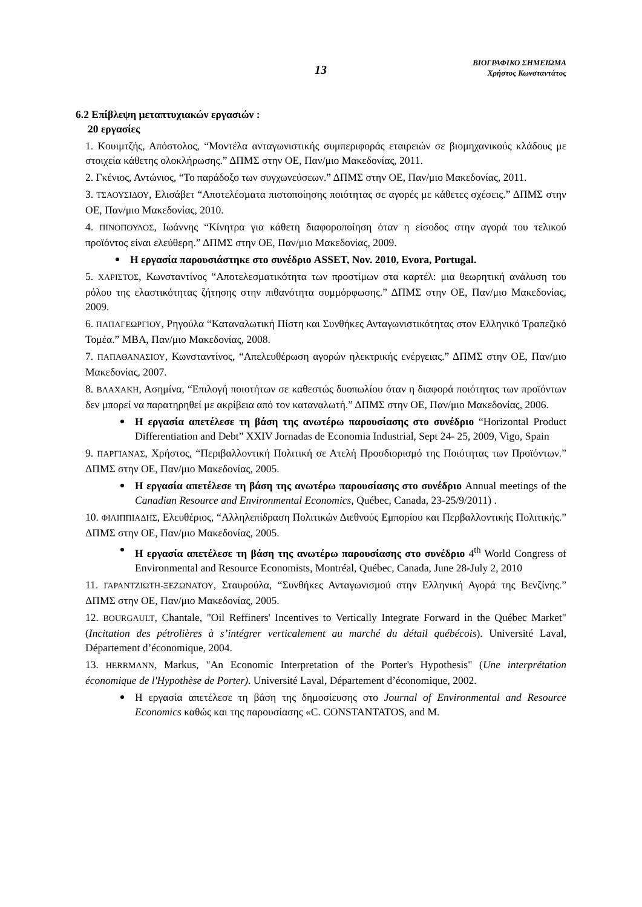13
ΒΙΟΓΡΑΦΙΚΟ ΣΗΜΕΙΩΜΑ
Χρήστος Κωνσταντάτος
6.2 Επίβλεψη μεταπτυχιακών εργασιών :
20 εργασίες
1. Κουιμτζής, Απόστολος, “Μοντέλα ανταγωνιστικής συμπεριφοράς εταιρειών σε βιομηχανικούς κλάδους με στοιχεία κάθετης ολοκλήρωσης.” ΔΠΜΣ στην ΟΕ, Παν/μιο Μακεδονίας, 2011.
2. Γκένιος, Αντώνιος, “Το παράδοξο των συγχωνεύσεων.” ΔΠΜΣ στην ΟΕ, Παν/μιο Μακεδονίας, 2011.
3. ΤΣΑΟΥΣΙΔΟΥ, Ελισάβετ “Αποτελέσματα πιστοποίησης ποιότητας σε αγορές με κάθετες σχέσεις.” ΔΠΜΣ στην ΟΕ, Παν/μιο Μακεδονίας, 2010.
4. ΠΙΝΟΠΟΥΛΟΣ, Ιωάννης “Κίνητρα για κάθετη διαφοροποίηση όταν η είσοδος στην αγορά του τελικού προϊόντος είναι ελεύθερη.” ΔΠΜΣ στην ΟΕ, Παν/μιο Μακεδονίας, 2009.
Η εργασία παρουσιάστηκε στο συνέδριο ASSET, Nov. 2010, Evora, Portugal.
5. ΧΑΡΙΣΤΟΣ, Κωνσταντίνος “Αποτελεσματικότητα των προστίμων στα καρτέλ: μια θεωρητική ανάλυση του ρόλου της ελαστικότητας ζήτησης στην πιθανότητα συμμόρφωσης.” ΔΠΜΣ στην ΟΕ, Παν/μιο Μακεδονίας, 2009.
6. ΠΑΠΑΓΕΩΡΓΙΟΥ, Ρηγούλα “Καταναλωτική Πίστη και Συνθήκες Ανταγωνιστικότητας στον Ελληνικό Τραπεζικό Τομέα.” MBA, Παν/μιο Μακεδονίας, 2008.
7. ΠΑΠΑΘΑΝΑΣΙΟΥ, Κωνσταντίνος, “Απελευθέρωση αγορών ηλεκτρικής ενέργειας.” ΔΠΜΣ στην ΟΕ, Παν/μιο Μακεδονίας, 2007.
8. ΒΛΑΧΑΚΗ, Ασημίνα, “Επιλογή ποιοτήτων σε καθεστώς δυοπωλίου όταν η διαφορά ποιότητας των προϊόντων δεν μπορεί να παρατηρηθεί με ακρίβεια από τον καταναλωτή.” ΔΠΜΣ στην ΟΕ, Παν/μιο Μακεδονίας, 2006.
Η εργασία απετέλεσε τη βάση της ανωτέρω παρουσίασης στο συνέδριο “Horizontal Product Differentiation and Debt” XXIV Jornadas de Economia Industrial, Sept 24- 25, 2009, Vigo, Spain
9. ΠΑΡΓΙΑΝΑΣ, Χρήστος, “Περιβαλλοντική Πολιτική σε Ατελή Προσδιορισμό της Ποιότητας των Προϊόντων.” ΔΠΜΣ στην ΟΕ, Παν/μιο Μακεδονίας, 2005.
Η εργασία απετέλεσε τη βάση της ανωτέρω παρουσίασης στο συνέδριο Annual meetings of the Canadian Resource and Environmental Economics, Québec, Canada, 23-25/9/2011) .
10. ΦΙΛΙΠΠΙΑΔΗΣ, Ελευθέριος, “Αλληλεπίδραση Πολιτικών Διεθνούς Εμπορίου και Περβαλλοντικής Πολιτικής.” ΔΠΜΣ στην ΟΕ, Παν/μιο Μακεδονίας, 2005.
Η εργασία απετέλεσε τη βάση της ανωτέρω παρουσίασης στο συνέδριο 4<sup>th</sup> World Congress of Environmental and Resource Economists, Montréal, Québec, Canada, June 28-July 2, 2010
11. ΓΑΡΑΝΤΖΙΩΤΗ-ΞΕΖΩΝΑΤΟΥ, Σταυρούλα, “Συνθήκες Ανταγωνισμού στην Ελληνική Αγορά της Βενζίνης.” ΔΠΜΣ στην ΟΕ, Παν/μιο Μακεδονίας, 2005.
12. BOURGAULT, Chantale, "Oil Reffiners' Incentives to Vertically Integrate Forward in the Québec Market" (Incitation des pétrolières à s’intégrer verticalement au marché du détail québécois). Université Laval, Département d’économique, 2004.
13. HERRMANN, Markus, "An Economic Interpretation of the Porter's Hypothesis" (Une interprétation économique de l'Hypothèse de Porter). Université Laval, Département d’économique, 2002.
Η εργασία απετέλεσε τη βάση της δημοσίευσης στο Journal of Environmental and Resource Economics καθώς και της παρουσίασης «C. CONSTANTATOS, and M.